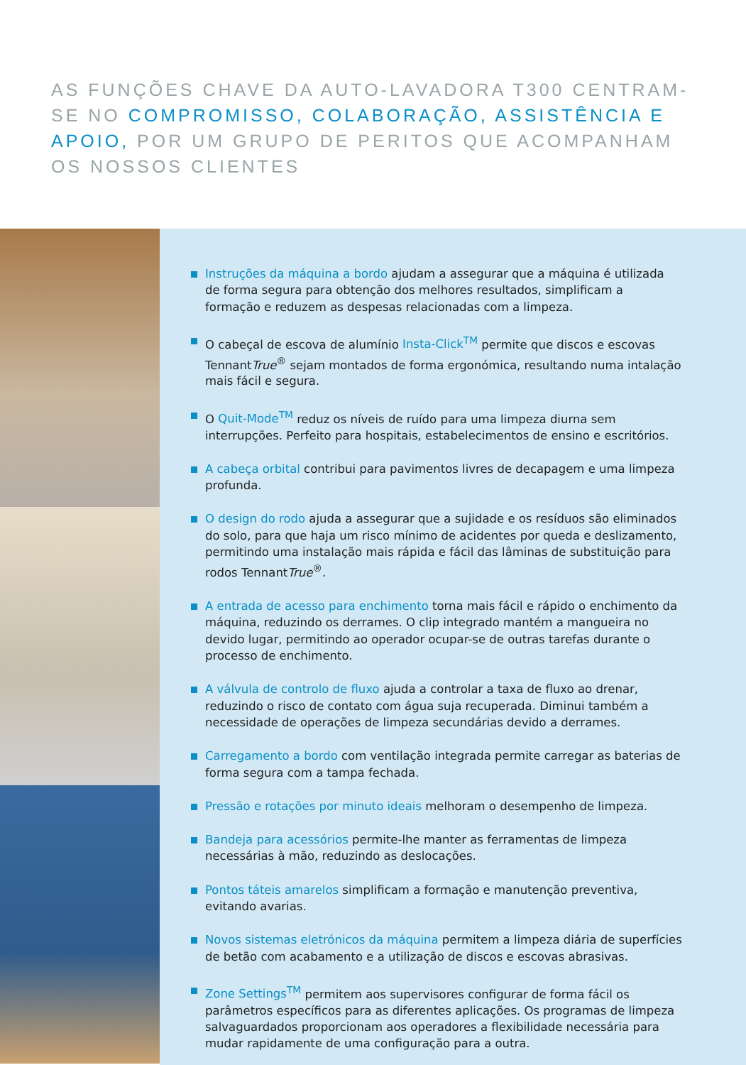AS FUNÇÕES CHAVE DA AUTO-LAVADORA T300 CENTRAM-SE NO COMPROMISSO, COLABORAÇÃO, ASSISTÊNCIA E APOIO, POR UM GRUPO DE PERITOS QUE ACOMPANHAM OS NOSSOS CLIENTES
Instruções da máquina a bordo ajudam a assegurar que a máquina é utilizada de forma segura para obtenção dos melhores resultados, simplificam a formação e reduzem as despesas relacionadas com a limpeza.
O cabeçal de escova de alumínio Insta-Click<sup>TM</sup> permite que discos e escovas TennantTrue<sup>®</sup> sejam montados de forma ergonómica, resultando numa intalação mais fácil e segura.
O Quit-Mode<sup>TM</sup> reduz os níveis de ruído para uma limpeza diurna sem interrupções. Perfeito para hospitais, estabelecimentos de ensino e escritórios.
A cabeça orbital contribui para pavimentos livres de decapagem e uma limpeza profunda.
O design do rodo ajuda a assegurar que a sujidade e os resíduos são eliminados do solo, para que haja um risco mínimo de acidentes por queda e deslizamento, permitindo uma instalação mais rápida e fácil das lâminas de substituição para rodos TennantTrue<sup>®</sup>.
A entrada de acesso para enchimento torna mais fácil e rápido o enchimento da máquina, reduzindo os derrames. O clip integrado mantém a mangueira no devido lugar, permitindo ao operador ocupar-se de outras tarefas durante o processo de enchimento.
A válvula de controlo de fluxo ajuda a controlar a taxa de fluxo ao drenar, reduzindo o risco de contato com água suja recuperada. Diminui também a necessidade de operações de limpeza secundárias devido a derrames.
Carregamento a bordo com ventilação integrada permite carregar as baterias de forma segura com a tampa fechada.
Pressão e rotações por minuto ideais melhoram o desempenho de limpeza.
Bandeja para acessórios permite-lhe manter as ferramentas de limpeza necessárias à mão, reduzindo as deslocações.
Pontos táteis amarelos simplificam a formação e manutenção preventiva, evitando avarias.
Novos sistemas eletrónicos da máquina permitem a limpeza diária de superfícies de betão com acabamento e a utilização de discos e escovas abrasivas.
Zone Settings<sup>TM</sup> permitem aos supervisores configurar de forma fácil os parâmetros específicos para as diferentes aplicações. Os programas de limpeza salvaguardados proporcionam aos operadores a flexibilidade necessária para mudar rapidamente de uma configuração para a outra.